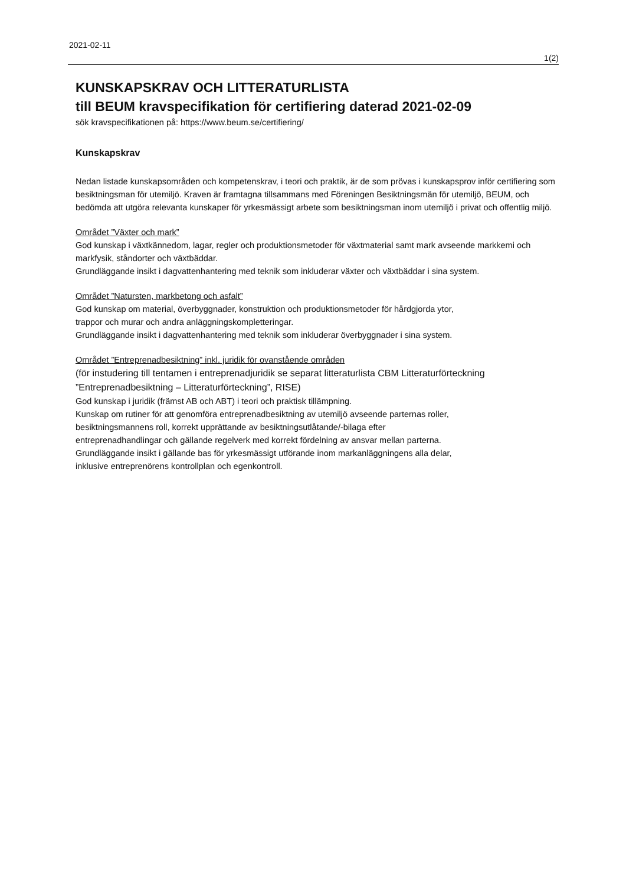2021-02-11
1(2)
KUNSKAPSKRAV OCH LITTERATURLISTA
till BEUM kravspecifikation för certifiering daterad 2021-02-09
sök kravspecifikationen på: https://www.beum.se/certifiering/
Kunskapskrav
Nedan listade kunskapsområden och kompetenskrav, i teori och praktik, är de som prövas i kunskapsprov inför certifiering som besiktningsman för utemiljö. Kraven är framtagna tillsammans med Föreningen Besiktningsmän för utemiljö, BEUM, och bedömda att utgöra relevanta kunskaper för yrkesmässigt arbete som besiktningsman inom utemiljö i privat och offentlig miljö.
Området ”Växter och mark”
God kunskap i växtkännedom, lagar, regler och produktionsmetoder för växtmaterial samt mark avseende markkemi och markfysik, ståndorter och växtbäddar.
Grundläggande insikt i dagvattenhantering med teknik som inkluderar växter och växtbäddar i sina system.
Området ”Natursten, markbetong och asfalt”
God kunskap om material, överbyggnader, konstruktion och produktionsmetoder för hårdgjorda ytor,
trappor och murar och andra anläggningskompletteringar.
Grundläggande insikt i dagvattenhantering med teknik som inkluderar överbyggnader i sina system.
Området ”Entreprenadbesiktning” inkl. juridik för ovanstående områden
(för instudering till tentamen i entreprenadjuridik se separat litteraturlista CBM Litteraturförteckning ”Entreprenadbesiktning – Litteraturförteckning”, RISE)
God kunskap i juridik (främst AB och ABT) i teori och praktisk tillämpning.
Kunskap om rutiner för att genomföra entreprenadbesiktning av utemiljö avseende parternas roller,
besiktningsmannens roll, korrekt upprättande av besiktningsutlåtande/-bilaga efter
entreprenadhandlingar och gällande regelverk med korrekt fördelning av ansvar mellan parterna.
Grundläggande insikt i gällande bas för yrkesmässigt utförande inom markanläggningens alla delar,
inklusive entreprenörens kontrollplan och egenkontroll.